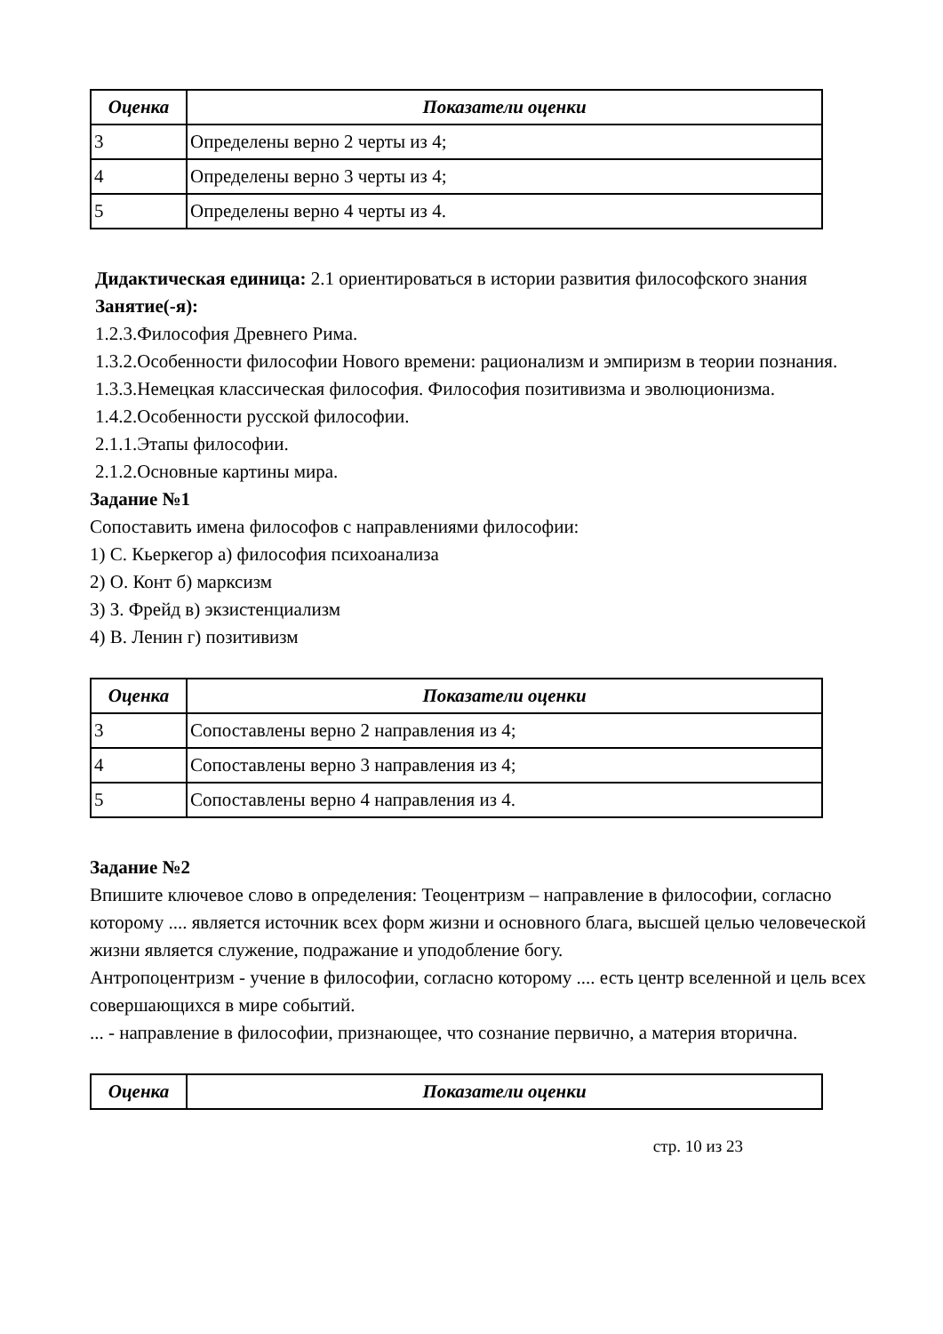| Оценка | Показатели оценки |
| --- | --- |
| 3 | Определены верно 2 черты из 4; |
| 4 | Определены верно 3 черты из 4; |
| 5 | Определены верно 4 черты из 4. |
Дидактическая единица: 2.1 ориентироваться в истории развития философского знания
Занятие(-я):
1.2.3.Философия Древнего Рима.
1.3.2.Особенности философии Нового времени: рационализм и эмпиризм в теории познания.
1.3.3.Немецкая классическая философия. Философия позитивизма и эволюционизма.
1.4.2.Особенности русской философии.
2.1.1.Этапы философии.
2.1.2.Основные картины мира.
Задание №1
Сопоставить имена философов с направлениями философии:
1) С. Кьеркегор а) философия психоанализа
2) О. Конт б) марксизм
3) З. Фрейд в) экзистенциализм
4) В. Ленин г) позитивизм
| Оценка | Показатели оценки |
| --- | --- |
| 3 | Сопоставлены верно 2 направления из 4; |
| 4 | Сопоставлены верно 3 направления из 4; |
| 5 | Сопоставлены верно 4 направления из 4. |
Задание №2
Впишите ключевое слово в определения: Теоцентризм – направление в философии, согласно которому .... является источник всех форм жизни и основного блага, высшей целью человеческой жизни является служение, подражание и уподобление богу.
Антропоцентризм - учение в философии, согласно которому .... есть центр вселенной и цель всех совершающихся в мире событий.
... - направление в философии, признающее, что сознание первично, а материя вторична.
| Оценка | Показатели оценки |
| --- | --- |
стр. 10 из 23